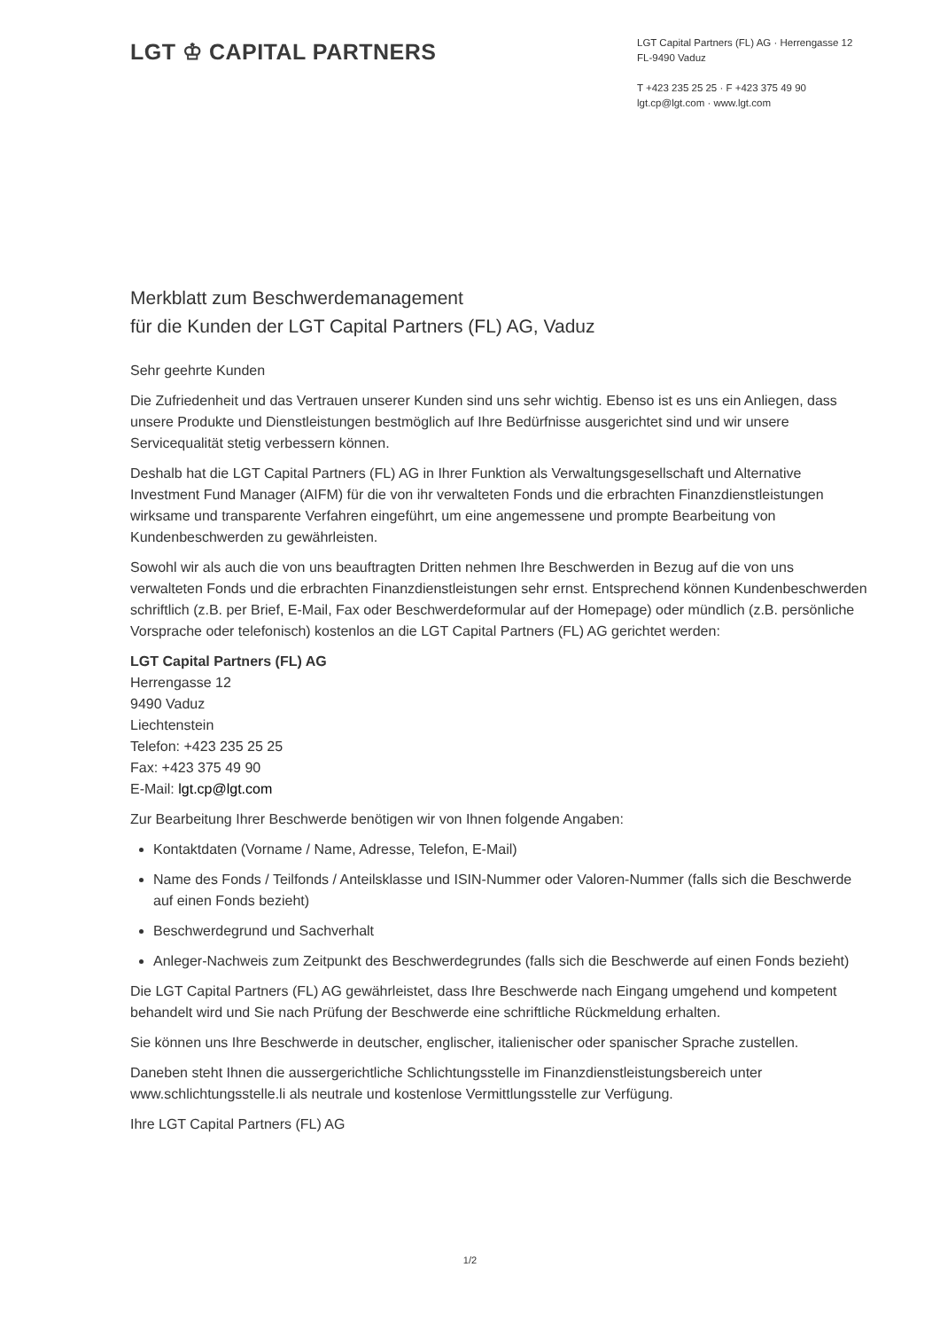LGT ♔ CAPITAL PARTNERS
LGT Capital Partners (FL) AG · Herrengasse 12
FL-9490 Vaduz
T +423 235 25 25 · F +423 375 49 90
lgt.cp@lgt.com · www.lgt.com
Merkblatt zum Beschwerdemanagement
für die Kunden der LGT Capital Partners (FL) AG, Vaduz
Sehr geehrte Kunden
Die Zufriedenheit und das Vertrauen unserer Kunden sind uns sehr wichtig. Ebenso ist es uns ein Anliegen, dass unsere Produkte und Dienstleistungen bestmöglich auf Ihre Bedürfnisse ausgerichtet sind und wir unsere Servicequalität stetig verbessern können.
Deshalb hat die LGT Capital Partners (FL) AG in Ihrer Funktion als Verwaltungsgesellschaft und Alternative Investment Fund Manager (AIFM) für die von ihr verwalteten Fonds und die erbrachten Finanzdienstleistungen wirksame und transparente Verfahren eingeführt, um eine angemessene und prompte Bearbeitung von Kundenbeschwerden zu gewährleisten.
Sowohl wir als auch die von uns beauftragten Dritten nehmen Ihre Beschwerden in Bezug auf die von uns verwalteten Fonds und die erbrachten Finanzdienstleistungen sehr ernst. Entsprechend können Kundenbeschwerden schriftlich (z.B. per Brief, E-Mail, Fax oder Beschwerdeformular auf der Homepage) oder mündlich (z.B. persönliche Vorsprache oder telefonisch) kostenlos an die LGT Capital Partners (FL) AG gerichtet werden:
LGT Capital Partners (FL) AG
Herrengasse 12
9490 Vaduz
Liechtenstein
Telefon: +423 235 25 25
Fax: +423 375 49 90
E-Mail: lgt.cp@lgt.com
Zur Bearbeitung Ihrer Beschwerde benötigen wir von Ihnen folgende Angaben:
Kontaktdaten (Vorname / Name, Adresse, Telefon, E-Mail)
Name des Fonds / Teilfonds / Anteilsklasse und ISIN-Nummer oder Valoren-Nummer (falls sich die Beschwerde auf einen Fonds bezieht)
Beschwerdegrund und Sachverhalt
Anleger-Nachweis zum Zeitpunkt des Beschwerdegrundes (falls sich die Beschwerde auf einen Fonds bezieht)
Die LGT Capital Partners (FL) AG gewährleistet, dass Ihre Beschwerde nach Eingang umgehend und kompetent behandelt wird und Sie nach Prüfung der Beschwerde eine schriftliche Rückmeldung erhalten.
Sie können uns Ihre Beschwerde in deutscher, englischer, italienischer oder spanischer Sprache zustellen.
Daneben steht Ihnen die aussergerichtliche Schlichtungsstelle im Finanzdienstleistungsbereich unter www.schlichtungsstelle.li als neutrale und kostenlose Vermittlungsstelle zur Verfügung.
Ihre LGT Capital Partners (FL) AG
1/2